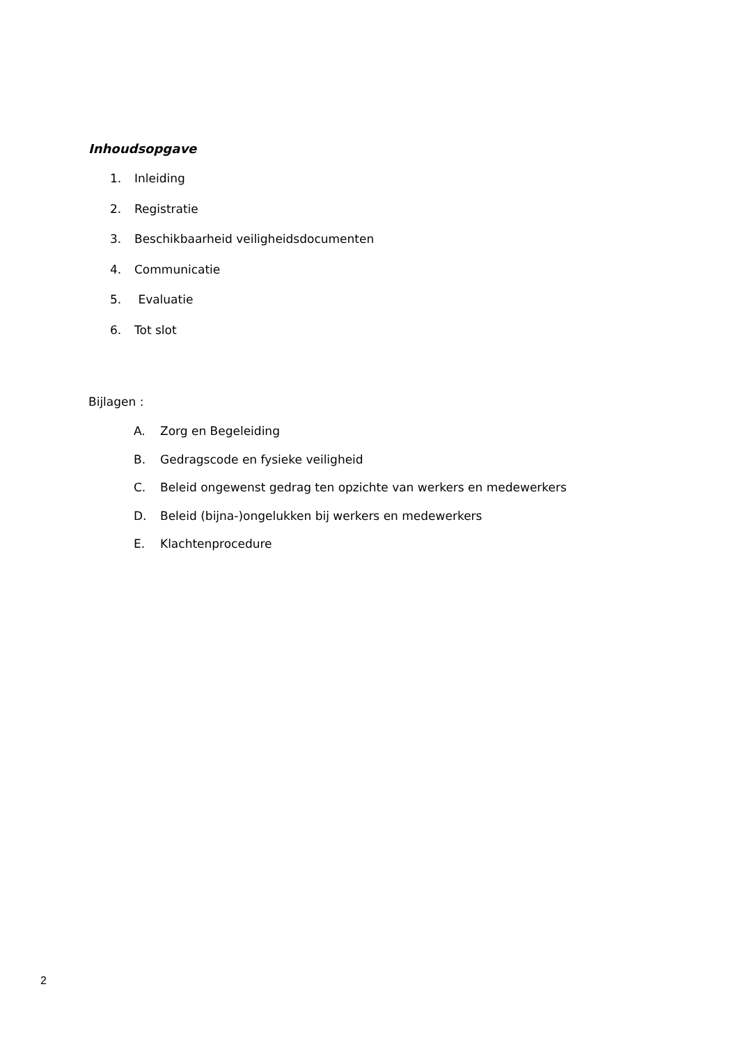Inhoudsopgave
1. Inleiding
2. Registratie
3. Beschikbaarheid veiligheidsdocumenten
4. Communicatie
5. Evaluatie
6. Tot slot
Bijlagen :
A. Zorg en Begeleiding
B. Gedragscode en fysieke veiligheid
C. Beleid ongewenst gedrag ten opzichte van werkers en medewerkers
D. Beleid (bijna-)ongelukken bij werkers en medewerkers
E. Klachtenprocedure
2